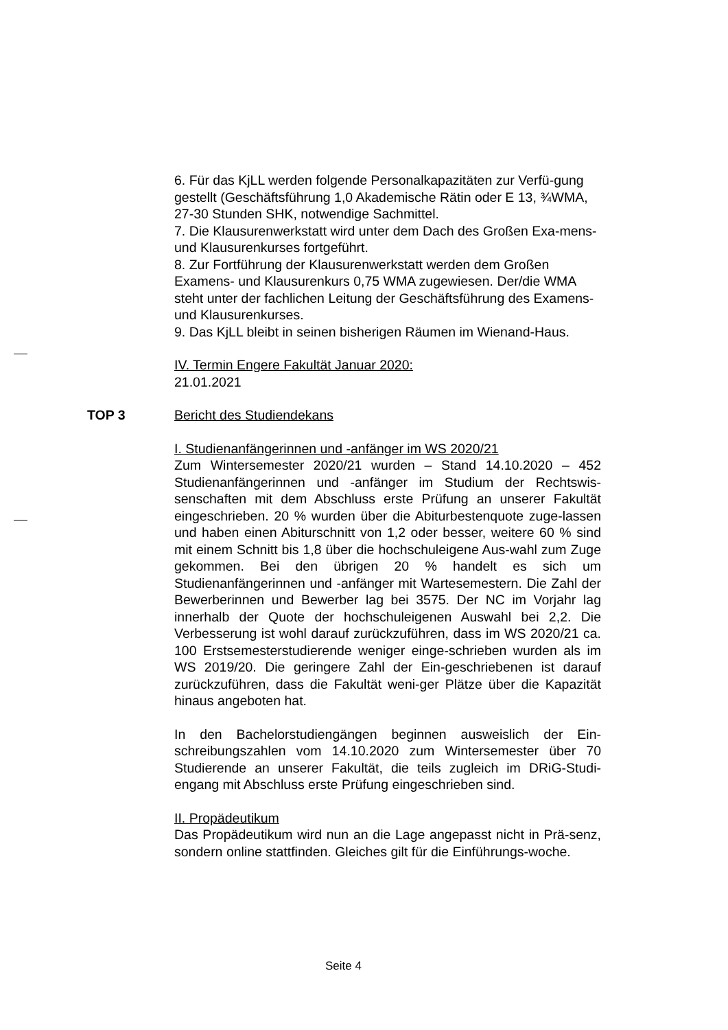6. Für das KjLL werden folgende Personalkapazitäten zur Verfü-gung gestellt (Geschäftsführung 1,0 Akademische Rätin oder E 13, ¾WMA, 27-30 Stunden SHK, notwendige Sachmittel.
7. Die Klausurenwerkstatt wird unter dem Dach des Großen Exa-mens- und Klausurenkurses fortgeführt.
8. Zur Fortführung der Klausurenwerkstatt werden dem Großen Examens- und Klausurenkurs 0,75 WMA zugewiesen. Der/die WMA steht unter der fachlichen Leitung der Geschäftsführung des Examens- und Klausurenkurses.
9. Das KjLL bleibt in seinen bisherigen Räumen im Wienand-Haus.
IV. Termin Engere Fakultät Januar 2020:
21.01.2021
TOP 3 Bericht des Studiendekans
I. Studienanfängerinnen und -anfänger im WS 2020/21
Zum Wintersemester 2020/21 wurden – Stand 14.10.2020 – 452 Studienanfängerinnen und -anfänger im Studium der Rechtswis-senschaften mit dem Abschluss erste Prüfung an unserer Fakultät eingeschrieben. 20 % wurden über die Abiturbestenquote zuge-lassen und haben einen Abiturschnitt von 1,2 oder besser, weitere 60 % sind mit einem Schnitt bis 1,8 über die hochschuleigene Aus-wahl zum Zuge gekommen. Bei den übrigen 20 % handelt es sich um Studienanfängerinnen und -anfänger mit Wartesemestern. Die Zahl der Bewerberinnen und Bewerber lag bei 3575. Der NC im Vorjahr lag innerhalb der Quote der hochschuleigenen Auswahl bei 2,2. Die Verbesserung ist wohl darauf zurückzuführen, dass im WS 2020/21 ca. 100 Erstsemesterstudierende weniger einge-schrieben wurden als im WS 2019/20. Die geringere Zahl der Ein-geschriebenen ist darauf zurückzuführen, dass die Fakultät weni-ger Plätze über die Kapazität hinaus angeboten hat.
In den Bachelorstudiengängen beginnen ausweislich der Ein-schreibungszahlen vom 14.10.2020 zum Wintersemester über 70 Studierende an unserer Fakultät, die teils zugleich im DRiG-Studi-engang mit Abschluss erste Prüfung eingeschrieben sind.
II. Propädeutikum
Das Propädeutikum wird nun an die Lage angepasst nicht in Prä-senz, sondern online stattfinden. Gleiches gilt für die Einführungs-woche.
Seite 4